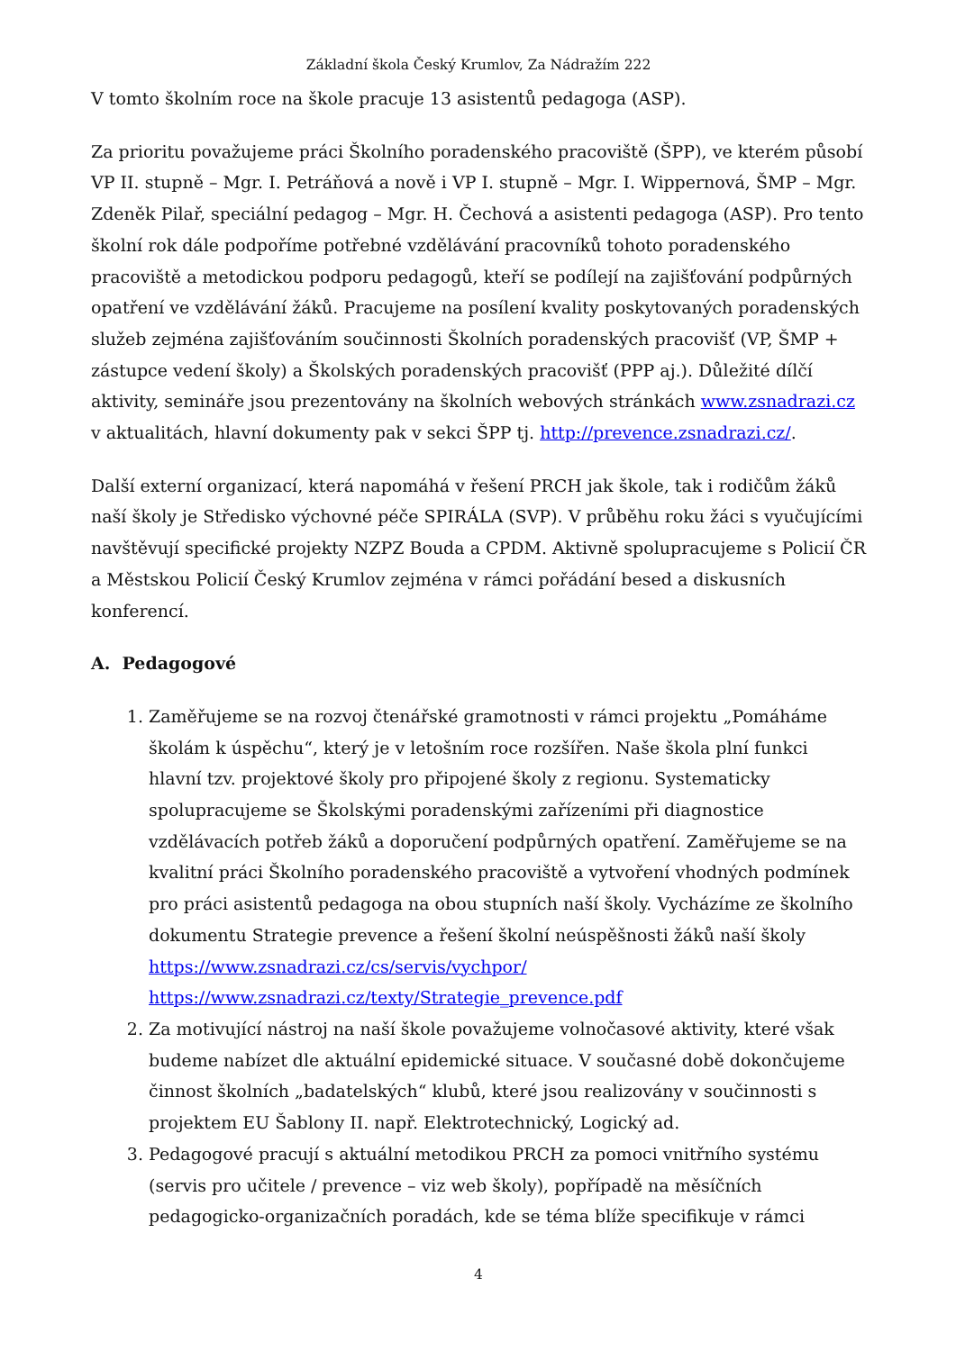Základní škola Český Krumlov, Za Nádražím 222
V tomto školním roce na škole pracuje 13 asistentů pedagoga (ASP).
Za prioritu považujeme práci Školního poradenského pracoviště (ŠPP), ve kterém působí VP II. stupně – Mgr. I. Petráňová a nově i VP I. stupně – Mgr. I. Wippernová, ŠMP – Mgr. Zdeněk Pilař, speciální pedagog – Mgr. H. Čechová a asistenti pedagoga (ASP). Pro tento školní rok dále podpoříme potřebné vzdělávání pracovníků tohoto poradenského pracoviště a metodickou podporu pedagogů, kteří se podílejí na zajišťování podpůrných opatření ve vzdělávání žáků. Pracujeme na posílení kvality poskytovaných poradenských služeb zejména zajišťováním součinnosti Školních poradenských pracovišť (VP, ŠMP + zástupce vedení školy) a Školských poradenských pracovišť (PPP aj.). Důležité dílčí aktivity, semináře jsou prezentovány na školních webových stránkách www.zsnadrazi.cz v aktualitách, hlavní dokumenty pak v sekci ŠPP tj. http://prevence.zsnadrazi.cz/.
Další externí organizací, která napomáhá v řešení PRCH jak škole, tak i rodičům žáků naší školy je Středisko výchovné péče SPIRÁLA (SVP). V průběhu roku žáci s vyučujícími navštěvují specifické projekty NZPZ Bouda a CPDM. Aktivně spolupracujeme s Policií ČR a Městskou Policií Český Krumlov zejména v rámci pořádání besed a diskusních konferencí.
A. Pedagogové
1. Zaměřujeme se na rozvoj čtenářské gramotnosti v rámci projektu „Pomáháme školám k úspěchu“, který je v letošním roce rozšířen. Naše škola plní funkci hlavní tzv. projektové školy pro připojené školy z regionu. Systematicky spolupracujeme se Školskými poradenskými zařízeními při diagnostice vzdělávacích potřeb žáků a doporučení podpůrných opatření. Zaměřujeme se na kvalitní práci Školního poradenského pracoviště a vytvoření vhodných podmínek pro práci asistentů pedagoga na obou stupních naší školy. Vycházíme ze školního dokumentu Strategie prevence a řešení školní neúspěšnosti žáků naší školy
https://www.zsnadrazi.cz/cs/servis/vychpor/
https://www.zsnadrazi.cz/texty/Strategie_prevence.pdf
2. Za motivující nástroj na naší škole považujeme volnočasové aktivity, které však budeme nabízet dle aktuální epidemické situace. V současné době dokončujeme činnost školních „badatelských“ klubů, které jsou realizovány v součinnosti s projektem EU Šablony II. např. Elektrotechnický, Logický ad.
3. Pedagogové pracují s aktuální metodikou PRCH za pomoci vnitřního systému (servis pro učitele / prevence – viz web školy), popřípadě na měsíčních pedagogicko-organizačních poradách, kde se téma blíže specifikuje v rámci
4